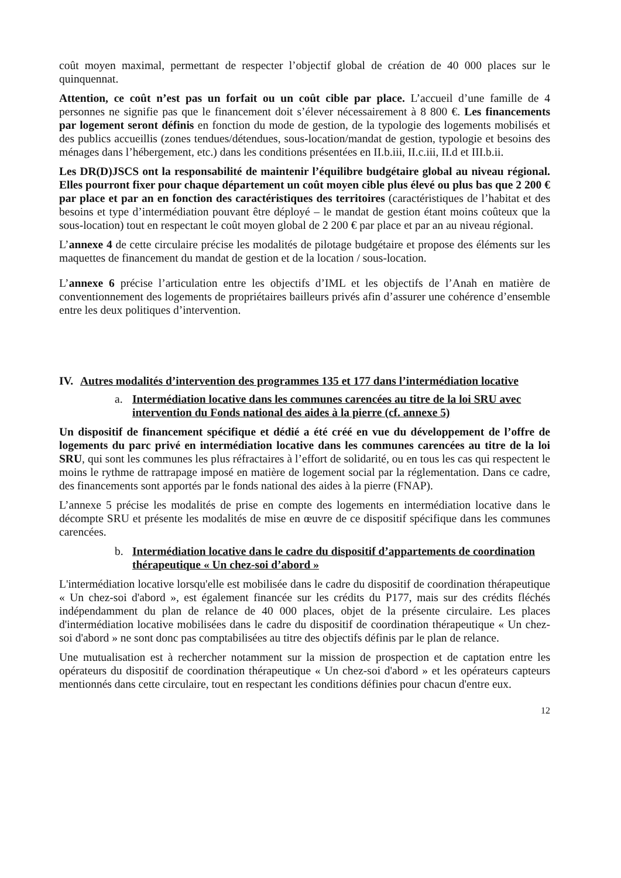coût moyen maximal, permettant de respecter l’objectif global de création de 40 000 places sur le quinquennat.
Attention, ce coût n’est pas un forfait ou un coût cible par place. L’accueil d’une famille de 4 personnes ne signifie pas que le financement doit s’élever nécessairement à 8 800 €. Les financements par logement seront définis en fonction du mode de gestion, de la typologie des logements mobilisés et des publics accueillis (zones tendues/détendues, sous-location/mandat de gestion, typologie et besoins des ménages dans l’hébergement, etc.) dans les conditions présentées en II.b.iii, II.c.iii, II.d et III.b.ii.
Les DR(D)JSCS ont la responsabilité de maintenir l’équilibre budgétaire global au niveau régional. Elles pourront fixer pour chaque département un coût moyen cible plus élevé ou plus bas que 2 200 € par place et par an en fonction des caractéristiques des territoires (caractéristiques de l’habitat et des besoins et type d’intermédiation pouvant être déployé – le mandat de gestion étant moins coûteux que la sous-location) tout en respectant le coût moyen global de 2 200 € par place et par an au niveau régional.
L’annexe 4 de cette circulaire précise les modalités de pilotage budgétaire et propose des éléments sur les maquettes de financement du mandat de gestion et de la location / sous-location.
L’annexe 6 précise l’articulation entre les objectifs d’IML et les objectifs de l’Anah en matière de conventionnement des logements de propriétaires bailleurs privés afin d’assurer une cohérence d’ensemble entre les deux politiques d’intervention.
IV. Autres modalités d’intervention des programmes 135 et 177 dans l’intermédiation locative
a. Intermédiation locative dans les communes carencées au titre de la loi SRU avec intervention du Fonds national des aides à la pierre (cf. annexe 5)
Un dispositif de financement spécifique et dédié a été créé en vue du développement de l’offre de logements du parc privé en intermédiation locative dans les communes carencées au titre de la loi SRU, qui sont les communes les plus réfractaires à l’effort de solidarité, ou en tous les cas qui respectent le moins le rythme de rattrapage imposé en matière de logement social par la réglementation. Dans ce cadre, des financements sont apportés par le fonds national des aides à la pierre (FNAP).
L’annexe 5 précise les modalités de prise en compte des logements en intermédiation locative dans le décompte SRU et présente les modalités de mise en œuvre de ce dispositif spécifique dans les communes carencées.
b. Intermédiation locative dans le cadre du dispositif d’appartements de coordination thérapeutique « Un chez-soi d’abord »
L'intermédiation locative lorsqu'elle est mobilisée dans le cadre du dispositif de coordination thérapeutique « Un chez-soi d'abord », est également financée sur les crédits du P177, mais sur des crédits fléchés indépendamment du plan de relance de 40 000 places, objet de la présente circulaire. Les places d'intermédiation locative mobilisées dans le cadre du dispositif de coordination thérapeutique « Un chez-soi d'abord » ne sont donc pas comptabilisées au titre des objectifs définis par le plan de relance.
Une mutualisation est à rechercher notamment sur la mission de prospection et de captation entre les opérateurs du dispositif de coordination thérapeutique « Un chez-soi d'abord » et les opérateurs capteurs mentionnés dans cette circulaire, tout en respectant les conditions définies pour chacun d'entre eux.
12